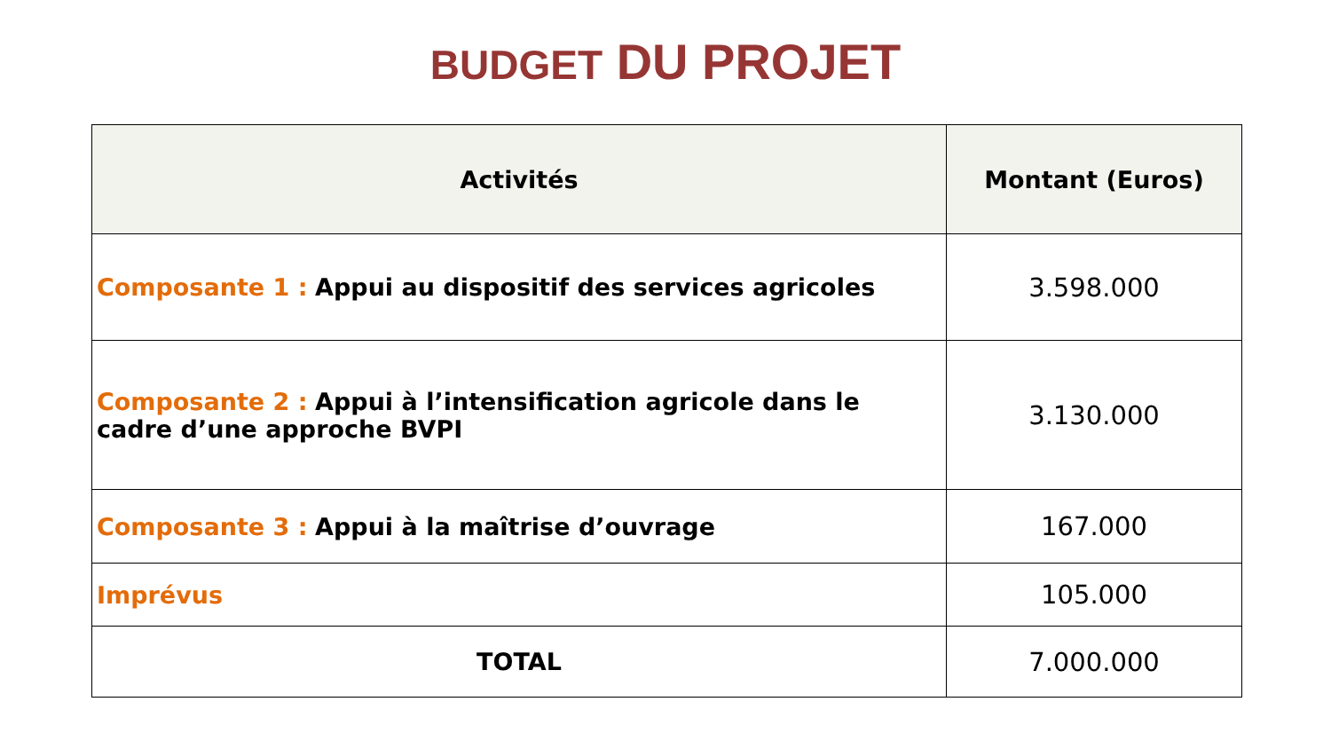BUDGET DU PROJET
| Activités | Montant (Euros) |
| --- | --- |
| Composante 1 : Appui au dispositif des services agricoles | 3.598.000 |
| Composante 2 : Appui à l’intensification agricole dans le cadre d’une approche BVPI | 3.130.000 |
| Composante 3 : Appui à la maîtrise d’ouvrage | 167.000 |
| Imprévus | 105.000 |
| TOTAL | 7.000.000 |